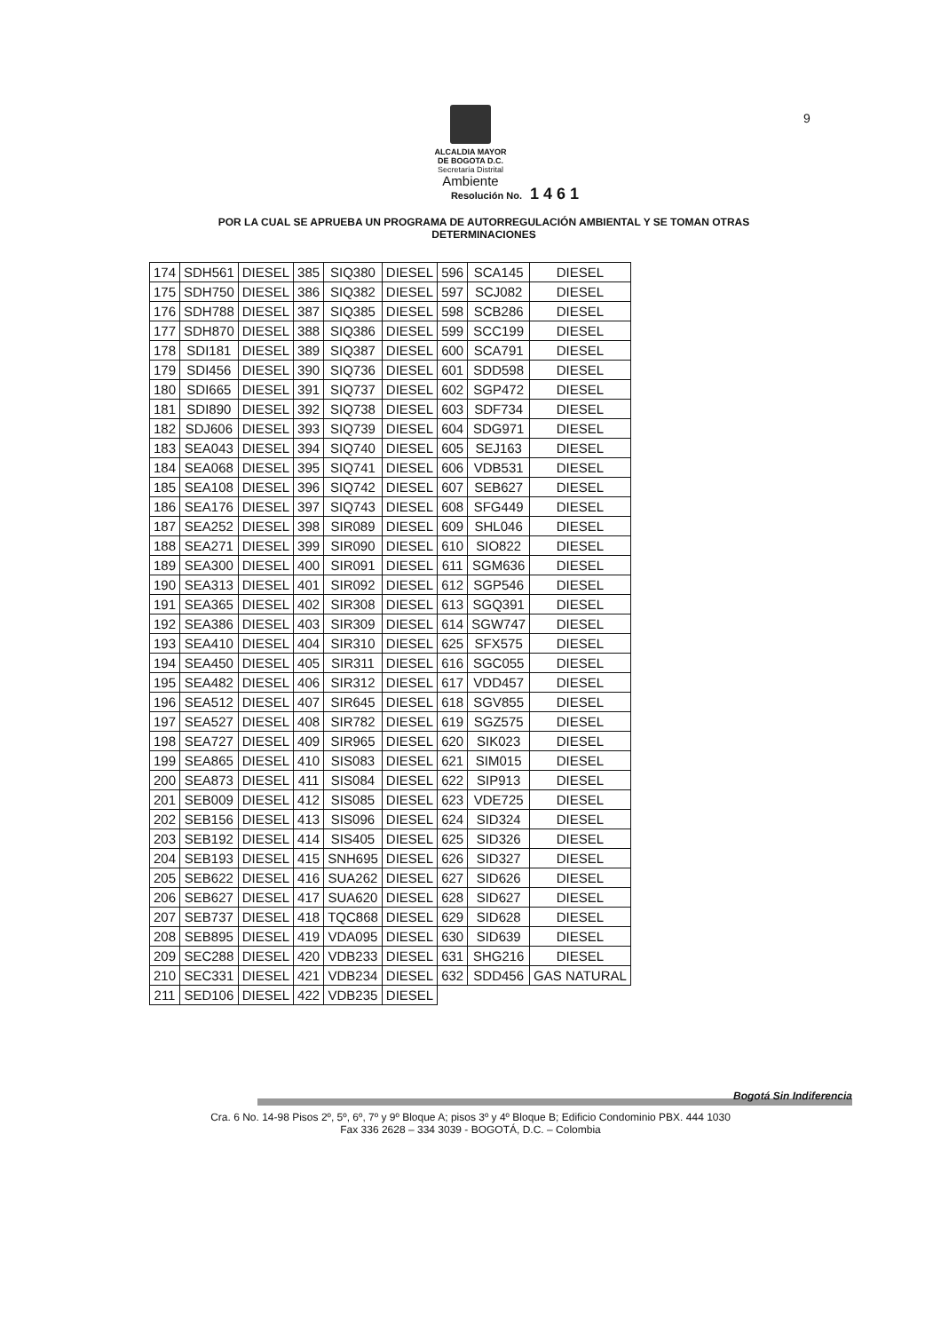9
ALCALDIA MAYOR
DE BOGOTA D.C.
Secretaría Distrital
Ambiente
Resolución No. 1 4 6 1
POR LA CUAL SE APRUEBA UN PROGRAMA DE AUTORREGULACIÓN AMBIENTAL Y SE TOMAN OTRAS DETERMINACIONES
| 174 | SDH561 | DIESEL | 385 | SIQ380 | DIESEL | 596 | SCA145 | DIESEL |
| 175 | SDH750 | DIESEL | 386 | SIQ382 | DIESEL | 597 | SCJ082 | DIESEL |
| 176 | SDH788 | DIESEL | 387 | SIQ385 | DIESEL | 598 | SCB286 | DIESEL |
| 177 | SDH870 | DIESEL | 388 | SIQ386 | DIESEL | 599 | SCC199 | DIESEL |
| 178 | SDI181 | DIESEL | 389 | SIQ387 | DIESEL | 600 | SCA791 | DIESEL |
| 179 | SDI456 | DIESEL | 390 | SIQ736 | DIESEL | 601 | SDD598 | DIESEL |
| 180 | SDI665 | DIESEL | 391 | SIQ737 | DIESEL | 602 | SGP472 | DIESEL |
| 181 | SDI890 | DIESEL | 392 | SIQ738 | DIESEL | 603 | SDF734 | DIESEL |
| 182 | SDJ606 | DIESEL | 393 | SIQ739 | DIESEL | 604 | SDG971 | DIESEL |
| 183 | SEA043 | DIESEL | 394 | SIQ740 | DIESEL | 605 | SEJ163 | DIESEL |
| 184 | SEA068 | DIESEL | 395 | SIQ741 | DIESEL | 606 | VDB531 | DIESEL |
| 185 | SEA108 | DIESEL | 396 | SIQ742 | DIESEL | 607 | SEB627 | DIESEL |
| 186 | SEA176 | DIESEL | 397 | SIQ743 | DIESEL | 608 | SFG449 | DIESEL |
| 187 | SEA252 | DIESEL | 398 | SIR089 | DIESEL | 609 | SHL046 | DIESEL |
| 188 | SEA271 | DIESEL | 399 | SIR090 | DIESEL | 610 | SIO822 | DIESEL |
| 189 | SEA300 | DIESEL | 400 | SIR091 | DIESEL | 611 | SGM636 | DIESEL |
| 190 | SEA313 | DIESEL | 401 | SIR092 | DIESEL | 612 | SGP546 | DIESEL |
| 191 | SEA365 | DIESEL | 402 | SIR308 | DIESEL | 613 | SGQ391 | DIESEL |
| 192 | SEA386 | DIESEL | 403 | SIR309 | DIESEL | 614 | SGW747 | DIESEL |
| 193 | SEA410 | DIESEL | 404 | SIR310 | DIESEL | 625 | SFX575 | DIESEL |
| 194 | SEA450 | DIESEL | 405 | SIR311 | DIESEL | 616 | SGC055 | DIESEL |
| 195 | SEA482 | DIESEL | 406 | SIR312 | DIESEL | 617 | VDD457 | DIESEL |
| 196 | SEA512 | DIESEL | 407 | SIR645 | DIESEL | 618 | SGV855 | DIESEL |
| 197 | SEA527 | DIESEL | 408 | SIR782 | DIESEL | 619 | SGZ575 | DIESEL |
| 198 | SEA727 | DIESEL | 409 | SIR965 | DIESEL | 620 | SIK023 | DIESEL |
| 199 | SEA865 | DIESEL | 410 | SIS083 | DIESEL | 621 | SIM015 | DIESEL |
| 200 | SEA873 | DIESEL | 411 | SIS084 | DIESEL | 622 | SIP913 | DIESEL |
| 201 | SEB009 | DIESEL | 412 | SIS085 | DIESEL | 623 | VDE725 | DIESEL |
| 202 | SEB156 | DIESEL | 413 | SIS096 | DIESEL | 624 | SID324 | DIESEL |
| 203 | SEB192 | DIESEL | 414 | SIS405 | DIESEL | 625 | SID326 | DIESEL |
| 204 | SEB193 | DIESEL | 415 | SNH695 | DIESEL | 626 | SID327 | DIESEL |
| 205 | SEB622 | DIESEL | 416 | SUA262 | DIESEL | 627 | SID626 | DIESEL |
| 206 | SEB627 | DIESEL | 417 | SUA620 | DIESEL | 628 | SID627 | DIESEL |
| 207 | SEB737 | DIESEL | 418 | TQC868 | DIESEL | 629 | SID628 | DIESEL |
| 208 | SEB895 | DIESEL | 419 | VDA095 | DIESEL | 630 | SID639 | DIESEL |
| 209 | SEC288 | DIESEL | 420 | VDB233 | DIESEL | 631 | SHG216 | DIESEL |
| 210 | SEC331 | DIESEL | 421 | VDB234 | DIESEL | 632 | SDD456 | GAS NATURAL |
| 211 | SED106 | DIESEL | 422 | VDB235 | DIESEL | | | |
Bogotá Sin Indiferencia
Cra. 6 No. 14-98 Pisos 2º, 5º, 6º, 7º y 9º Bloque A; pisos 3º y 4º Bloque B; Edificio Condominio PBX. 444 1030
Fax 336 2628 – 334 3039 - BOGOTÁ, D.C. – Colombia